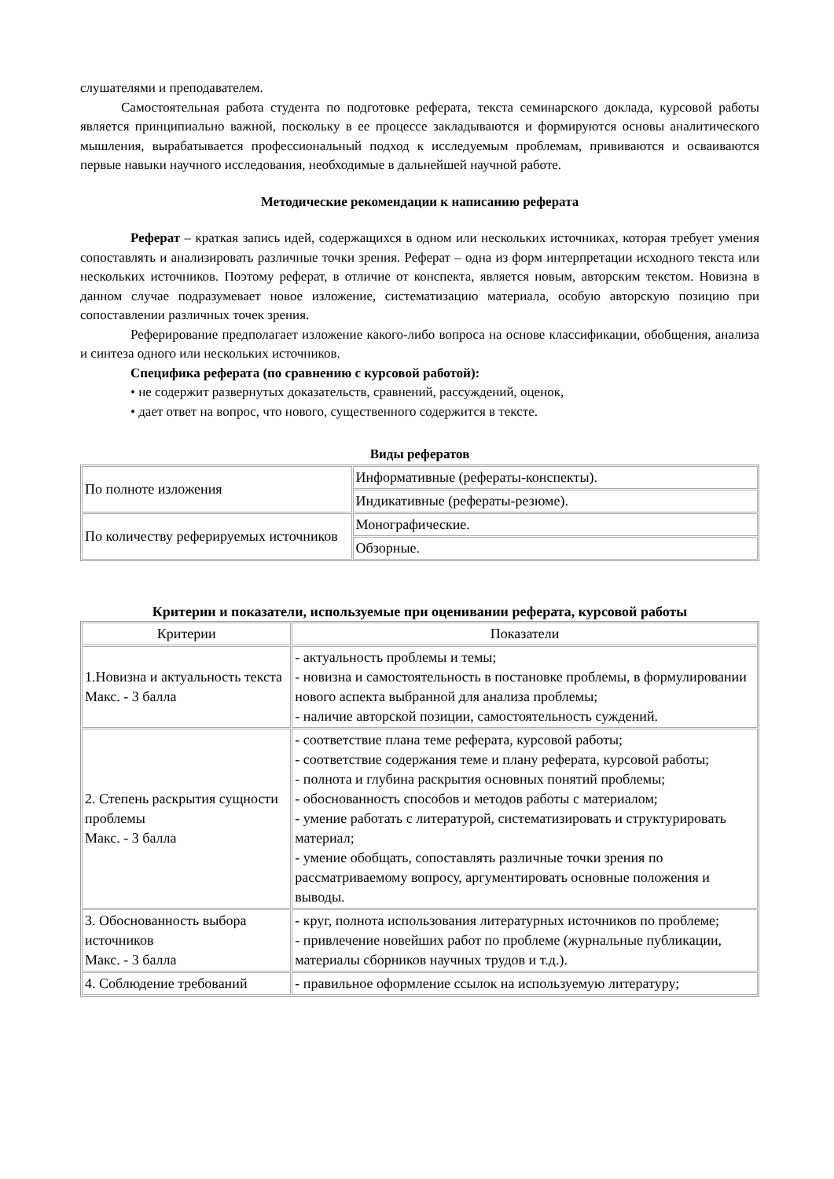слушателями и преподавателем.
Самостоятельная работа студента по подготовке реферата, текста семинарского доклада, курсовой работы является принципиально важной, поскольку в ее процессе закладываются и формируются основы аналитического мышления, вырабатывается профессиональный подход к исследуемым проблемам, прививаются и осваиваются первые навыки научного исследования, необходимые в дальнейшей научной работе.
Методические рекомендации к написанию реферата
Реферат – краткая запись идей, содержащихся в одном или нескольких источниках, которая требует умения сопоставлять и анализировать различные точки зрения. Реферат – одна из форм интерпретации исходного текста или нескольких источников. Поэтому реферат, в отличие от конспекта, является новым, авторским текстом. Новизна в данном случае подразумевает новое изложение, систематизацию материала, особую авторскую позицию при сопоставлении различных точек зрения.
Реферирование предполагает изложение какого-либо вопроса на основе классификации, обобщения, анализа и синтеза одного или нескольких источников.
Специфика реферата (по сравнению с курсовой работой):
• не содержит развернутых доказательств, сравнений, рассуждений, оценок,
• дает ответ на вопрос, что нового, существенного содержится в тексте.
Виды рефератов
| По полноте изложения | Информативные (рефераты-конспекты). |
| | Индикативные (рефераты-резюме). |
| По количеству реферируемых источников | Монографические. |
| | Обзорные. |
Критерии и показатели, используемые при оценивании реферата, курсовой работы
| Критерии | Показатели |
| 1.Новизна и актуальность текста Макс. - 3 балла | - актуальность проблемы и темы; - новизна и самостоятельность в постановке проблемы, в формулировании нового аспекта выбранной для анализа проблемы; - наличие авторской позиции, самостоятельность суждений. |
| 2. Степень раскрытия сущности проблемы Макс. - 3 балла | - соответствие плана теме реферата, курсовой работы; - соответствие содержания теме и плану реферата, курсовой работы; - полнота и глубина раскрытия основных понятий проблемы; - обоснованность способов и методов работы с материалом; - умение работать с литературой, систематизировать и структурировать материал; - умение обобщать, сопоставлять различные точки зрения по рассматриваемому вопросу, аргументировать основные положения и выводы. |
| 3. Обоснованность выбора источников Макс. - 3 балла | - круг, полнота использования литературных источников по проблеме; - привлечение новейших работ по проблеме (журнальные публикации, материалы сборников научных трудов и т.д.). |
| 4. Соблюдение требований | - правильное оформление ссылок на используемую литературу; |